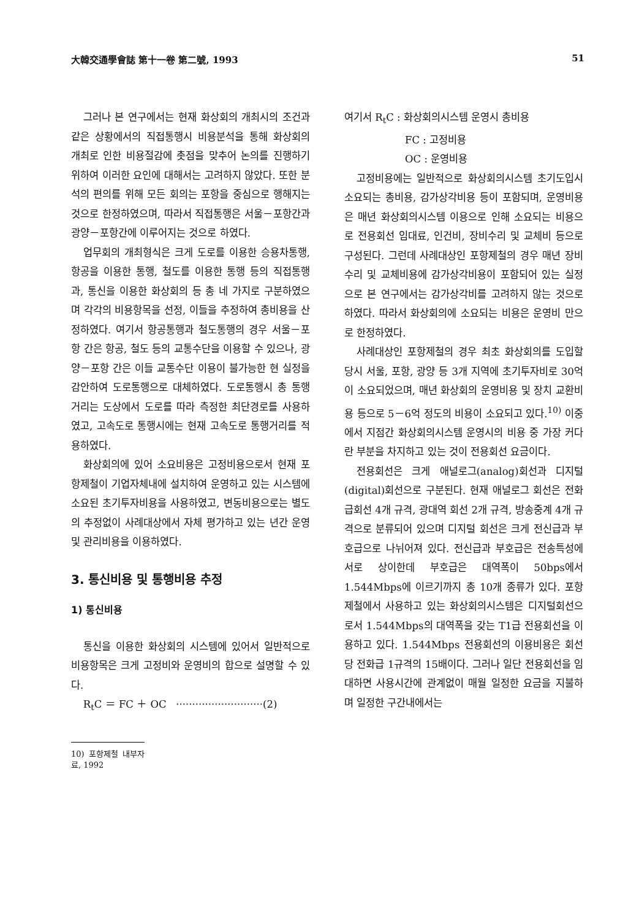大韓交通學會誌 第十一卷 第二號, 1993 51
그러나 본 연구에서는 현재 화상회의 개최시의 조건과 같은 상황에서의 직접통행시 비용분석을 통해 화상회의 개최로 인한 비용절감에 촛점을 맞추어 논의를 진행하기 위하여 이러한 요인에 대해서는 고려하지 않았다. 또한 분석의 편의를 위해 모든 회의는 포항을 중심으로 행해지는 것으로 한정하였으며, 따라서 직접통행은 서울－포항간과 광양－포항간에 이루어지는 것으로 하였다.
업무회의 개최형식은 크게 도로를 이용한 승용차통행, 항공을 이용한 통행, 철도를 이용한 통행 등의 직접통행과, 통신을 이용한 화상회의 등 총 네 가지로 구분하였으며 각각의 비용항목을 선정, 이들을 추정하여 총비용을 산정하였다. 여기서 항공통행과 철도통행의 경우 서울－포항 간은 항공, 철도 등의 교통수단을 이용할 수 있으나, 광양－포항 간은 이들 교통수단 이용이 불가능한 현 실정을 감안하여 도로통행으로 대체하였다. 도로통행시 총 통행거리는 도상에서 도로를 따라 측정한 최단경로를 사용하였고, 고속도로 통행시에는 현재 고속도로 통행거리를 적용하였다.
화상회의에 있어 소요비용은 고정비용으로서 현재 포항제철이 기업자체내에 설치하여 운영하고 있는 시스템에 소요된 초기투자비용을 사용하였고, 변동비용으로는 별도의 추정없이 사례대상에서 자체 평가하고 있는 년간 운영 및 관리비용을 이용하였다.
3. 통신비용 및 통행비용 추정
1) 통신비용
통신을 이용한 화상회의 시스템에 있어서 일반적으로 비용항목은 크게 고정비와 운영비의 합으로 설명할 수 있다.
R<sub>t</sub>C ＝ FC ＋ OC ···························(2)
10) 포항제철 내부자료, 1992
여기서 R<sub>t</sub>C : 화상회의시스템 운영시 총비용
FC : 고정비용
OC : 운영비용
고정비용에는 일반적으로 화상회의시스템 초기도입시 소요되는 총비용, 감가상각비용 등이 포함되며, 운영비용은 매년 화상회의시스템 이용으로 인해 소요되는 비용으로 전용회선 임대료, 인건비, 장비수리 및 교체비 등으로 구성된다. 그런데 사례대상인 포항제철의 경우 매년 장비수리 및 교체비용에 감가상각비용이 포함되어 있는 실정으로 본 연구에서는 감가상각비를 고려하지 않는 것으로 하였다. 따라서 화상회의에 소요되는 비용은 운영비 만으로 한정하였다.
사례대상인 포항제철의 경우 최초 화상회의를 도입할 당시 서울, 포항, 광양 등 3개 지역에 초기투자비로 30억이 소요되었으며, 매년 화상회의 운영비용 및 장치 교환비용 등으로 5－6억 정도의 비용이 소요되고 있다.<sup>10)</sup> 이중에서 지점간 화상회의시스템 운영시의 비용 중 가장 커다란 부분을 차지하고 있는 것이 전용회선 요금이다.
전용회선은 크게 애널로그(analog)회선과 디지털(digital)회선으로 구분된다. 현재 애널로그 회선은 전화급회선 4개 규격, 광대역 회선 2개 규격, 방송중계 4개 규격으로 분류되어 있으며 디지털 회선은 크게 전신급과 부호급으로 나뉘어져 있다. 전신급과 부호급은 전송특성에 서로 상이한데 부호급은 대역폭이 50bps에서 1.544Mbps에 이르기까지 총 10개 종류가 있다. 포항제철에서 사용하고 있는 화상회의시스템은 디지털회선으로서 1.544Mbps의 대역폭을 갖는 T1급 전용회선을 이용하고 있다. 1.544Mbps 전용회선의 이용비용은 회선당 전화급 1규격의 15배이다. 그러나 일단 전용회선을 임대하면 사용시간에 관계없이 매월 일정한 요금을 지불하며 일정한 구간내에서는